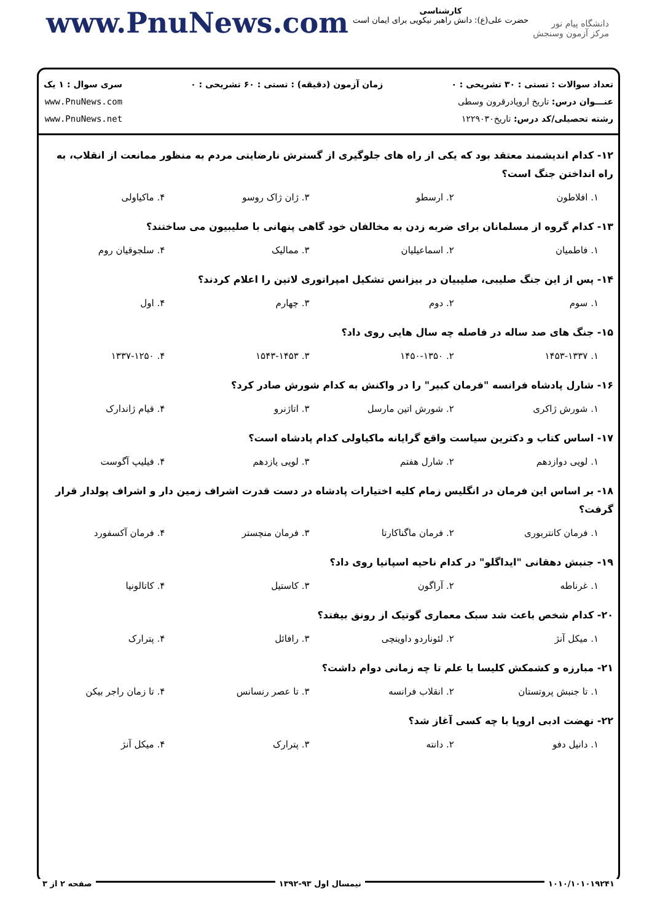www.PnuNews.com
کارشناسی
حضرت علی(ع): دانش راهبر نیکویی برای ایمان است
دانشگاه پیام نور
مرکز آزمون وسنجش
تعداد سوالات : تستی : ۳۰ تشریحی : ۰
عنـــوان درس: تاریخ اروپادرقرون وسطی
رشته تحصیلی/کد درس: تاریخ۱۲۲۹۰۳۰
زمان آزمون (دقیقه) : تستی : ۶۰ تشریحی : ۰
سری سوال : ۱ یک
www.PnuNews.com
www.PnuNews.net
۱۲- کدام اندیشمند معتقد بود که یکی از راه های جلوگیری از گسترش نارضایتی مردم به منظور ممانعت از انقلاب، به راه انداختن جنگ است؟
| ۱. افلاطون | ۲. ارسطو | ۳. ژان ژاک روسو | ۴. ماکیاولی |
۱۳- کدام گروه از مسلمانان برای ضربه زدن به مخالفان خود گاهی پنهانی با صلیبیون می ساختند؟
| ۱. فاطمیان | ۲. اسماعیلیان | ۳. ممالیک | ۴. سلجوقیان روم |
۱۴- پس از این جنگ صلیبی، صلیبیان در بیزانس تشکیل امپراتوری لاتین را اعلام کردند؟
| ۱. سوم | ۲. دوم | ۳. چهارم | ۴. اول |
۱۵- جنگ های صد ساله در فاصله چه سال هایی روی داد؟
| ۱. ۱۴۵۳-۱۳۳۷ | ۲. ۱۴۵۰-۱۳۵۰ | ۳. ۱۵۴۳-۱۴۵۳ | ۴. ۱۳۳۷-۱۲۵۰ |
۱۶- شارل پادشاه فرانسه "فرمان کبیر" را در واکنش به کدام شورش صادر کرد؟
| ۱. شورش ژاکری | ۲. شورش اتین مارسل | ۳. اتاژنرو | ۴. قیام ژاندارک |
۱۷- اساس کتاب و دکترین سیاست واقع گرایانه ماکیاولی کدام پادشاه است؟
| ۱. لویی دوازدهم | ۲. شارل هفتم | ۳. لویی یازدهم | ۴. فیلیپ آگوست |
۱۸- بر اساس این فرمان در انگلیس زمام کلیه اختیارات پادشاه در دست قدرت اشراف زمین دار و اشراف پولدار قرار گرفت؟
| ۱. فرمان کانتربوری | ۲. فرمان ماگناکارتا | ۳. فرمان منچستر | ۴. فرمان آکسفورد |
۱۹- جنبش دهقانی "ایداگلو" در کدام ناحیه اسپانیا روی داد؟
| ۱. غرناطه | ۲. آراگون | ۳. کاستیل | ۴. کاتالونیا |
۲۰- کدام شخص باعث شد سبک معماری گوتیک از رونق بیفتد؟
| ۱. میکل آنژ | ۲. لئوناردو داوینچی | ۳. رافائل | ۴. پترارک |
۲۱- مبارزه و کشمکش کلیسا با علم تا چه زمانی دوام داشت؟
| ۱. تا جنبش پروتستان | ۲. انقلاب فرانسه | ۳. تا عصر رنسانس | ۴. تا زمان راجر بیکن |
۲۲- نهضت ادبی اروپا با چه کسی آغاز شد؟
| ۱. دانیل دفو | ۲. دانته | ۳. پترارک | ۴. میکل آنژ |
۱۰۱۰/۱۰۱۰۱۹۲۴۱ نیمسال اول ۹۳-۱۳۹۲ صفحه ۲ از ۳